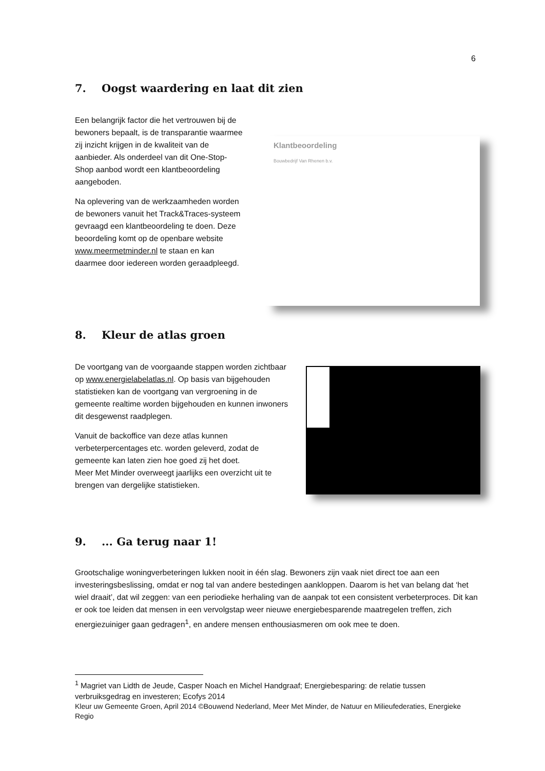6
7. Oogst waardering en laat dit zien
Een belangrijk factor die het vertrouwen bij de bewoners bepaalt, is de transparantie waarmee zij inzicht krijgen in de kwaliteit van de aanbieder. Als onderdeel van dit One-Stop-Shop aanbod wordt een klantbeoordeling aangeboden.
Na oplevering van de werkzaamheden worden de bewoners vanuit het Track&Traces-systeem gevraagd een klantbeoordeling te doen. Deze beoordeling komt op de openbare website www.meermetminder.nl te staan en kan daarmee door iedereen worden geraadpleegd.
Klantbeoordeling
Bouwbedrijf Van Rhenen b.v.
8. Kleur de atlas groen
De voortgang van de voorgaande stappen worden zichtbaar op www.energielabelatlas.nl. Op basis van bijgehouden statistieken kan de voortgang van vergroening in de gemeente realtime worden bijgehouden en kunnen inwoners dit desgewenst raadplegen.
Vanuit de backoffice van deze atlas kunnen verbeterpercentages etc. worden geleverd, zodat de gemeente kan laten zien hoe goed zij het doet.
Meer Met Minder overweegt jaarlijks een overzicht uit te brengen van dergelijke statistieken.
9.... Ga terug naar 1!
Grootschalige woningverbeteringen lukken nooit in één slag. Bewoners zijn vaak niet direct toe aan een investeringsbeslissing, omdat er nog tal van andere bestedingen aankloppen. Daarom is het van belang dat ‘het wiel draait’, dat wil zeggen: van een periodieke herhaling van de aanpak tot een consistent verbeterproces. Dit kan er ook toe leiden dat mensen in een vervolgstap weer nieuwe energiebesparende maatregelen treffen, zich energiezuiniger gaan gedragen<sup>1</sup>, en andere mensen enthousiasmeren om ook mee te doen.
<sup>1</sup> Magriet van Lidth de Jeude, Casper Noach en Michel Handgraaf; Energiebesparing: de relatie tussen verbruiksgedrag en investeren; Ecofys 2014
Kleur uw Gemeente Groen, April 2014 ©Bouwend Nederland, Meer Met Minder, de Natuur en Milieufederaties, Energieke Regio